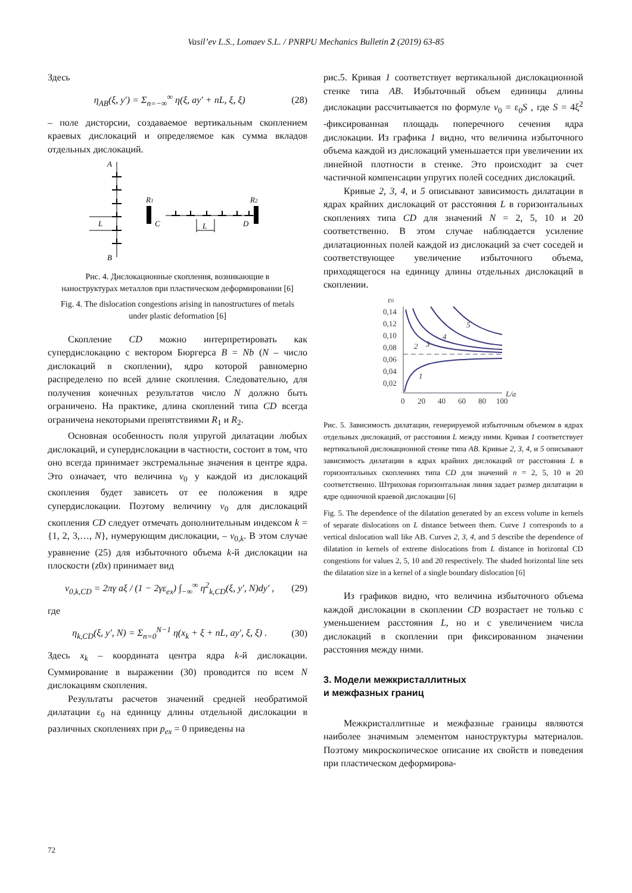Vasil’ev L.S., Lomaev S.L. / PNRPU Mechanics Bulletin 2 (2019) 63-85
Здесь
η<sub>AB</sub>(ξ, y′) = Σ<sub>n=−∞</sub><sup>∞</sup> η(ξ, ay′ + nL, ξ, ξ) (28)
– поле дисторсии, создаваемое вертикальным скоплением краевых дислокаций и определяемое как сумма вкладов отдельных дислокаций.
A
B
L
R1
R2
C
D
L
Рис. 4. Дислокационные скопления, возникающие в наноструктурах металлов при пластическом деформировании [6]
Fig. 4. The dislocation congestions arising in nanostructures of metals under plastic deformation [6]
Скопление CD можно интерпретировать как супердислокацию с вектором Бюргерса B = Nb (N – число дислокаций в скоплении), ядро которой равномерно распределено по всей длине скопления. Следовательно, для получения конечных результатов число N должно быть ограничено. На практике, длина скоплений типа CD всегда ограничена некоторыми препятствиями R<sub>1</sub> и R<sub>2</sub>.
Основная особенность поля упругой дилатации любых дислокаций, и супердислокации в частности, состоит в том, что оно всегда принимает экстремальные значения в центре ядра. Это означает, что величина v<sub>0</sub> у каждой из дислокаций скопления будет зависеть от ее положения в ядре супердислокации. Поэтому величину v<sub>0</sub> для дислокаций скопления CD следует отмечать дополнительным индексом k = {1, 2, 3,…, N}, нумерующим дислокации, – v<sub>0,k</sub>. В этом случае уравнение (25) для избыточного объема k-й дислокации на плоскости (z0x) принимает вид
v<sub>0,k,CD</sub> = 2πγ aξ / (1 − 2γε<sub>ex</sub>) ∫<sub>−∞</sub><sup>∞</sup> η<sup>2</sup><sub>k,CD</sub>(ξ, y′, N)dy′ , (29)
где
η<sub>k,CD</sub>(ξ, y′, N) = Σ<sub>n=0</sub><sup>N−1</sup> η(x<sub>k</sub> + ξ + nL, ay′, ξ, ξ) . (30)
Здесь x<sub>k</sub> – координата центра ядра k-й дислокации. Суммирование в выражении (30) проводится по всем N дислокациям скопления.
Результаты расчетов значений средней необратимой дилатации ε<sub>0</sub> на единицу длины отдельной дислокации в различных скоплениях при p<sub>ex</sub> = 0 приведены на
рис.5. Кривая 1 соответствует вертикальной дислокационной стенке типа AB. Избыточный объем единицы длины дислокации рассчитывается по формуле v<sub>0</sub> = ε<sub>0</sub>S , где S = 4ξ<sup>2</sup> -фиксированная площадь поперечного сечения ядра дислокации. Из графика 1 видно, что величина избыточного объема каждой из дислокаций уменьшается при увеличении их линейной плотности в стенке. Это происходит за счет частичной компенсации упругих полей соседних дислокаций.
Кривые 2, 3, 4, и 5 описывают зависимость дилатации в ядрах крайних дислокаций от расстояния L в горизонтальных скоплениях типа CD для значений N = 2, 5, 10 и 20 соответственно. В этом случае наблюдается усиление дилатационных полей каждой из дислокаций за счет соседей и соответствующее увеличение избыточного объема, приходящегося на единицу длины отдельных дислокаций в скоплении.
ε0
0,14
0,12
0,10
0,08
0,06
0,04
0,02
0
20
40
60
80
100
L/a
1
2
3
4
5
Рис. 5. Зависимость дилатации, генерируемой избыточным объемом в ядрах отдельных дислокаций, от расстояния L между ними. Кривая 1 соответствует вертикальной дислокационной стенке типа AB. Кривые 2, 3, 4, и 5 описывают зависимость дилатации в ядрах крайних дислокаций от расстояния L в горизонтальных скоплениях типа CD для значений n = 2, 5, 10 и 20 соответственно. Штриховая горизонтальная линия задает размер дилатации в ядре одиночной краевой дислокации [6]
Fig. 5. The dependence of the dilatation generated by an excess volume in kernels of separate dislocations on L distance between them. Curve 1 corresponds to a vertical dislocation wall like AB. Curves 2, 3, 4, and 5 describe the dependence of dilatation in kernels of extreme dislocations from L distance in horizontal CD congestions for values 2, 5, 10 and 20 respectively. The shaded horizontal line sets the dilatation size in a kernel of a single boundary dislocation [6]
Из графиков видно, что величина избыточного объема каждой дислокации в скоплении CD возрастает не только с уменьшением расстояния L, но и с увеличением числа дислокаций в скоплении при фиксированном значении расстояния между ними.
3. Модели межкристаллитных
и межфазных границ
Межкристаллитные и межфазные границы являются наиболее значимым элементом наноструктуры материалов. Поэтому микроскопическое описание их свойств и поведения при пластическом деформирова-
72